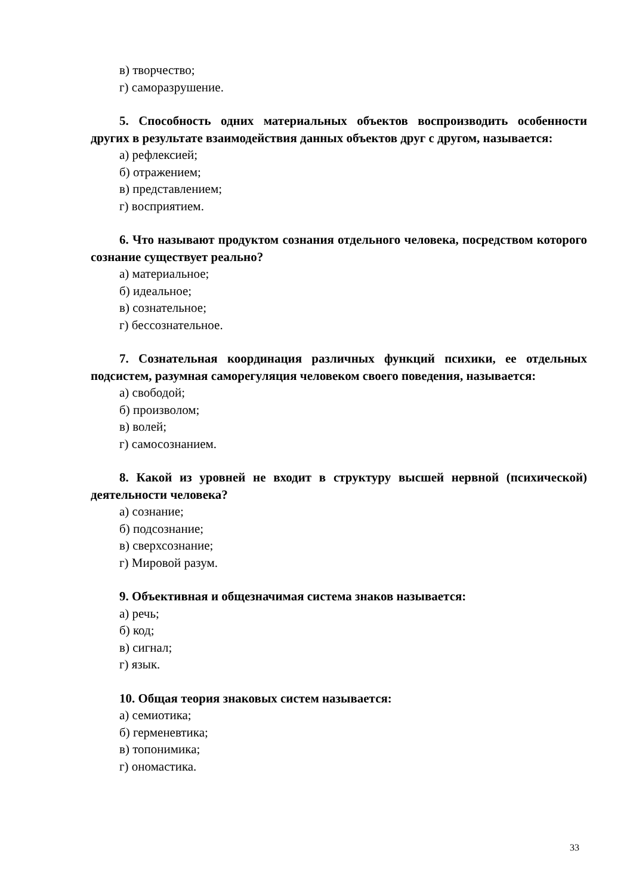в) творчество;
г) саморазрушение.
5. Способность одних материальных объектов воспроизводить особенности других в результате взаимодействия данных объектов друг с другом, называется:
а) рефлексией;
б) отражением;
в) представлением;
г) восприятием.
6. Что называют продуктом сознания отдельного человека, посредством которого сознание существует реально?
а) материальное;
б) идеальное;
в) сознательное;
г) бессознательное.
7. Сознательная координация различных функций психики, ее отдельных подсистем, разумная саморегуляция человеком своего поведения, называется:
а) свободой;
б) произволом;
в) волей;
г) самосознанием.
8. Какой из уровней не входит в структуру высшей нервной (психической) деятельности человека?
а) сознание;
б) подсознание;
в) сверхсознание;
г) Мировой разум.
9. Объективная и общезначимая система знаков называется:
а) речь;
б) код;
в) сигнал;
г) язык.
10. Общая теория знаковых систем называется:
а) семиотика;
б) герменевтика;
в) топонимика;
г) ономастика.
33